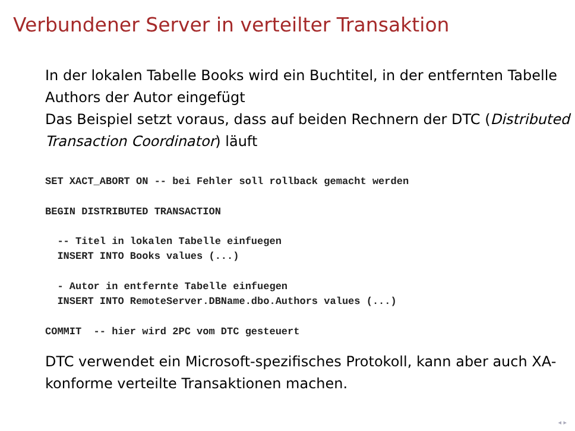Verbundener Server in verteilter Transaktion
In der lokalen Tabelle Books wird ein Buchtitel, in der entfernten Tabelle Authors der Autor eingefügt
Das Beispiel setzt voraus, dass auf beiden Rechnern der DTC (Distributed Transaction Coordinator) läuft
SET XACT_ABORT ON -- bei Fehler soll rollback gemacht werden

BEGIN DISTRIBUTED TRANSACTION

  -- Titel in lokalen Tabelle einfuegen
  INSERT INTO Books values (...)

  - Autor in entfernte Tabelle einfuegen
  INSERT INTO RemoteServer.DBName.dbo.Authors values (...)

COMMIT  -- hier wird 2PC vom DTC gesteuert
DTC verwendet ein Microsoft-spezifisches Protokoll, kann aber auch XA-konforme verteilte Transaktionen machen.
◂ ▸